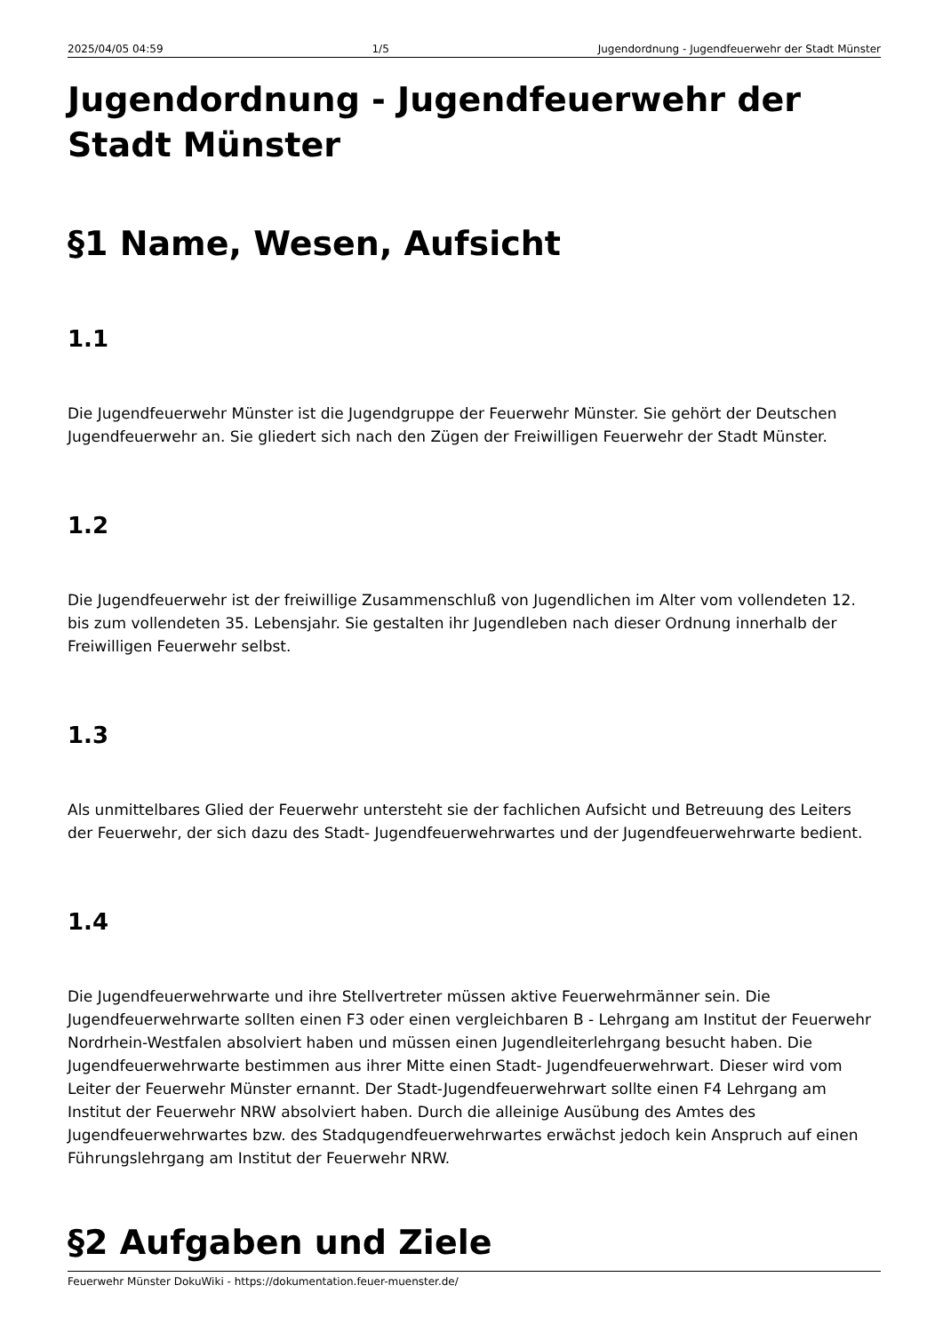2025/04/05 04:59 1/5 Jugendordnung - Jugendfeuerwehr der Stadt Münster
Jugendordnung - Jugendfeuerwehr der Stadt Münster
§1 Name, Wesen, Aufsicht
1.1
Die Jugendfeuerwehr Münster ist die Jugendgruppe der Feuerwehr Münster. Sie gehört der Deutschen Jugendfeuerwehr an. Sie gliedert sich nach den Zügen der Freiwilligen Feuerwehr der Stadt Münster.
1.2
Die Jugendfeuerwehr ist der freiwillige Zusammenschluß von Jugendlichen im Alter vom vollendeten 12. bis zum vollendeten 35. Lebensjahr. Sie gestalten ihr Jugendleben nach dieser Ordnung innerhalb der Freiwilligen Feuerwehr selbst.
1.3
Als unmittelbares Glied der Feuerwehr untersteht sie der fachlichen Aufsicht und Betreuung des Leiters der Feuerwehr, der sich dazu des Stadt- Jugendfeuerwehrwartes und der Jugendfeuerwehrwarte bedient.
1.4
Die Jugendfeuerwehrwarte und ihre Stellvertreter müssen aktive Feuerwehrmänner sein. Die Jugendfeuerwehrwarte sollten einen F3 oder einen vergleichbaren B - Lehrgang am Institut der Feuerwehr Nordrhein-Westfalen absolviert haben und müssen einen Jugendleiterlehrgang besucht haben. Die Jugendfeuerwehrwarte bestimmen aus ihrer Mitte einen Stadt- Jugendfeuerwehrwart. Dieser wird vom Leiter der Feuerwehr Münster ernannt. Der Stadt-Jugendfeuerwehrwart sollte einen F4 Lehrgang am Institut der Feuerwehr NRW absolviert haben. Durch die alleinige Ausübung des Amtes des Jugendfeuerwehrwartes bzw. des Stadqugendfeuerwehrwartes erwächst jedoch kein Anspruch auf einen Führungslehrgang am Institut der Feuerwehr NRW.
§2 Aufgaben und Ziele
Feuerwehr Münster DokuWiki - https://dokumentation.feuer-muenster.de/